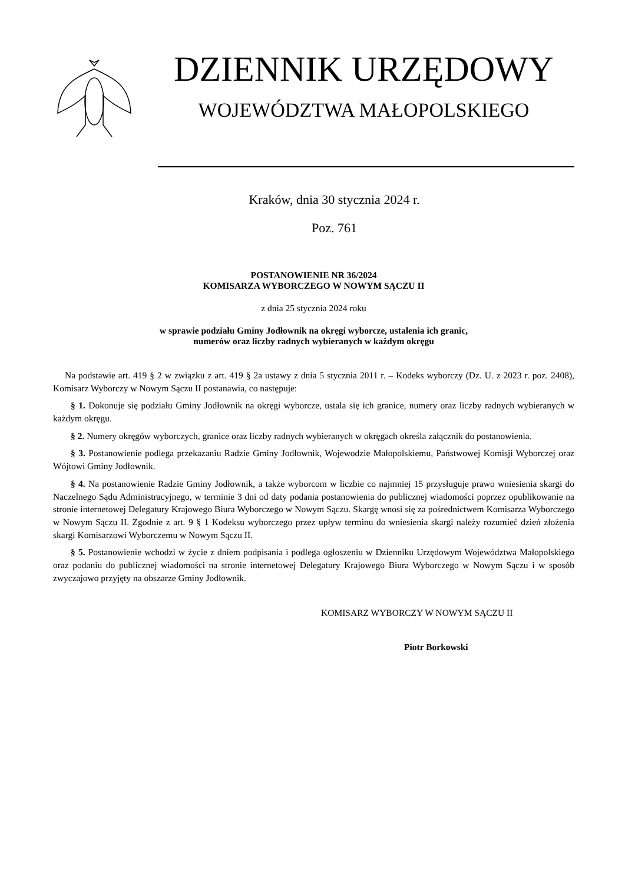DZIENNIK URZĘDOWY
WOJEWÓDZTWA MAŁOPOLSKIEGO
Kraków, dnia 30 stycznia 2024 r.
Poz. 761
POSTANOWIENIE NR 36/2024
KOMISARZA WYBORCZEGO W NOWYM SĄCZU II
z dnia 25 stycznia 2024 roku
w sprawie podziału Gminy Jodłownik na okręgi wyborcze, ustalenia ich granic,
numerów oraz liczby radnych wybieranych w każdym okręgu
Na podstawie art. 419 § 2 w związku z art. 419 § 2a ustawy z dnia 5 stycznia 2011 r. – Kodeks wyborczy (Dz. U. z 2023 r. poz. 2408), Komisarz Wyborczy w Nowym Sączu II postanawia, co następuje:
§ 1. Dokonuje się podziału Gminy Jodłownik na okręgi wyborcze, ustala się ich granice, numery oraz liczby radnych wybieranych w każdym okręgu.
§ 2. Numery okręgów wyborczych, granice oraz liczby radnych wybieranych w okręgach określa załącznik do postanowienia.
§ 3. Postanowienie podlega przekazaniu Radzie Gminy Jodłownik, Wojewodzie Małopolskiemu, Państwowej Komisji Wyborczej oraz Wójtowi Gminy Jodłownik.
§ 4. Na postanowienie Radzie Gminy Jodłownik, a także wyborcom w liczbie co najmniej 15 przysługuje prawo wniesienia skargi do Naczelnego Sądu Administracyjnego, w terminie 3 dni od daty podania postanowienia do publicznej wiadomości poprzez opublikowanie na stronie internetowej Delegatury Krajowego Biura Wyborczego w Nowym Sączu. Skargę wnosi się za pośrednictwem Komisarza Wyborczego w Nowym Sączu II. Zgodnie z art. 9 § 1 Kodeksu wyborczego przez upływ terminu do wniesienia skargi należy rozumieć dzień złożenia skargi Komisarzowi Wyborczemu w Nowym Sączu II.
§ 5. Postanowienie wchodzi w życie z dniem podpisania i podlega ogłoszeniu w Dzienniku Urzędowym Województwa Małopolskiego oraz podaniu do publicznej wiadomości na stronie internetowej Delegatury Krajowego Biura Wyborczego w Nowym Sączu i w sposób zwyczajowo przyjęty na obszarze Gminy Jodłownik.
KOMISARZ WYBORCZY W NOWYM SĄCZU II
Piotr Borkowski